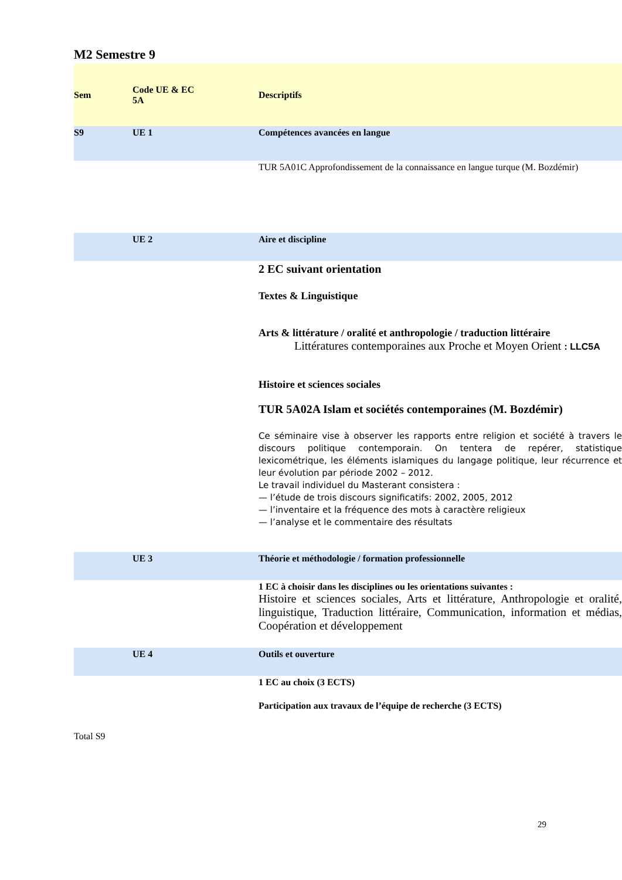M2 Semestre 9
| Sem | Code UE & EC 5A | Descriptifs |
| --- | --- | --- |
| S9 | UE 1 | Compétences avancées en langue |
| | | TUR 5A01C Approfondissement de la connaissance en langue turque (M. Bozdémir) |
| | UE 2 | Aire et discipline |
| | | 2 EC suivant orientation Textes & Linguistique Arts & littérature / oralité et anthropologie / traduction littéraire Littératures contemporaines aux Proche et Moyen Orient : LLC5A Histoire et sciences sociales TUR 5A02A Islam et sociétés contemporaines (M. Bozdémir) Ce séminaire vise à observer les rapports entre religion et société à travers le discours politique contemporain. On tentera de repérer, statistique lexicométrique, les éléments islamiques du langage politique, leur récurrence et leur évolution par période 2002 – 2012. Le travail individuel du Masterant consistera : — l’étude de trois discours significatifs: 2002, 2005, 2012 — l’inventaire et la fréquence des mots à caractère religieux — l’analyse et le commentaire des résultats |
| | UE 3 | Théorie et méthodologie / formation professionnelle |
| | | 1 EC à choisir dans les disciplines ou les orientations suivantes : Histoire et sciences sociales, Arts et littérature, Anthropologie et oralité, linguistique, Traduction littéraire, Communication, information et médias, Coopération et développement |
| | UE 4 | Outils et ouverture |
| | | 1 EC au choix (3 ECTS) Participation aux travaux de l’équipe de recherche (3 ECTS) |
Total S9
29